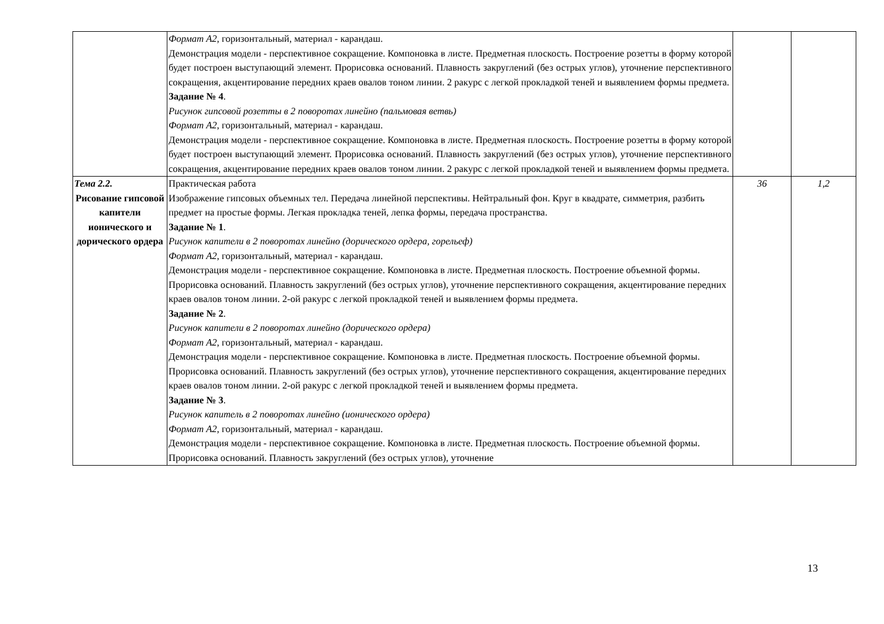| | Формат А2 , горизонтальный, материал - карандаш. Демонстрация модели - перспективное сокращение. Компоновка в листе. Предметная плоскость. Построение розетты в форму которой будет построен выступающий элемент. Прорисовка оснований. Плавность закруглений (без острых углов), уточнение перспективного сокращения, акцентирование передних краев овалов тоном линии. 2 ракурс с легкой прокладкой теней и выявлением формы предмета. Задание № 4 . Рисунок гипсовой розетты в 2 поворотах линейно (пальмовая ветвь) Формат А2 , горизонтальный, материал - карандаш. Демонстрация модели - перспективное сокращение. Компоновка в листе. Предметная плоскость. Построение розетты в форму которой будет построен выступающий элемент. Прорисовка оснований. Плавность закруглений (без острых углов), уточнение перспективного сокращения, акцентирование передних краев овалов тоном линии. 2 ракурс с легкой прокладкой теней и выявлением формы предмета. | | |
| Тема 2.2. Рисование гипсовой капители ионического и дорического ордера | Практическая работа Изображение гипсовых объемных тел. Передача линейной перспективы. Нейтральный фон. Круг в квадрате, симметрия, разбить предмет на простые формы. Легкая прокладка теней, лепка формы, передача пространства. Задание № 1 . Рисунок капители в 2 поворотах линейно (дорического ордера, горельеф) Формат А2 , горизонтальный, материал - карандаш. Демонстрация модели - перспективное сокращение. Компоновка в листе. Предметная плоскость. Построение объемной формы. Прорисовка оснований. Плавность закруглений (без острых углов), уточнение перспективного сокращения, акцентирование передних краев овалов тоном линии. 2-ой ракурс с легкой прокладкой теней и выявлением формы предмета. Задание № 2 . Рисунок капители в 2 поворотах линейно (дорического ордера) Формат А2 , горизонтальный, материал - карандаш. Демонстрация модели - перспективное сокращение. Компоновка в листе. Предметная плоскость. Построение объемной формы. Прорисовка оснований. Плавность закруглений (без острых углов), уточнение перспективного сокращения, акцентирование передних краев овалов тоном линии. 2-ой ракурс с легкой прокладкой теней и выявлением формы предмета. Задание № 3 . Рисунок капитель в 2 поворотах линейно (ионического ордера) Формат А2 , горизонтальный, материал - карандаш. Демонстрация модели - перспективное сокращение. Компоновка в листе. Предметная плоскость. Построение объемной формы. Прорисовка оснований. Плавность закруглений (без острых углов), уточнение | 36 | 1,2 |
13